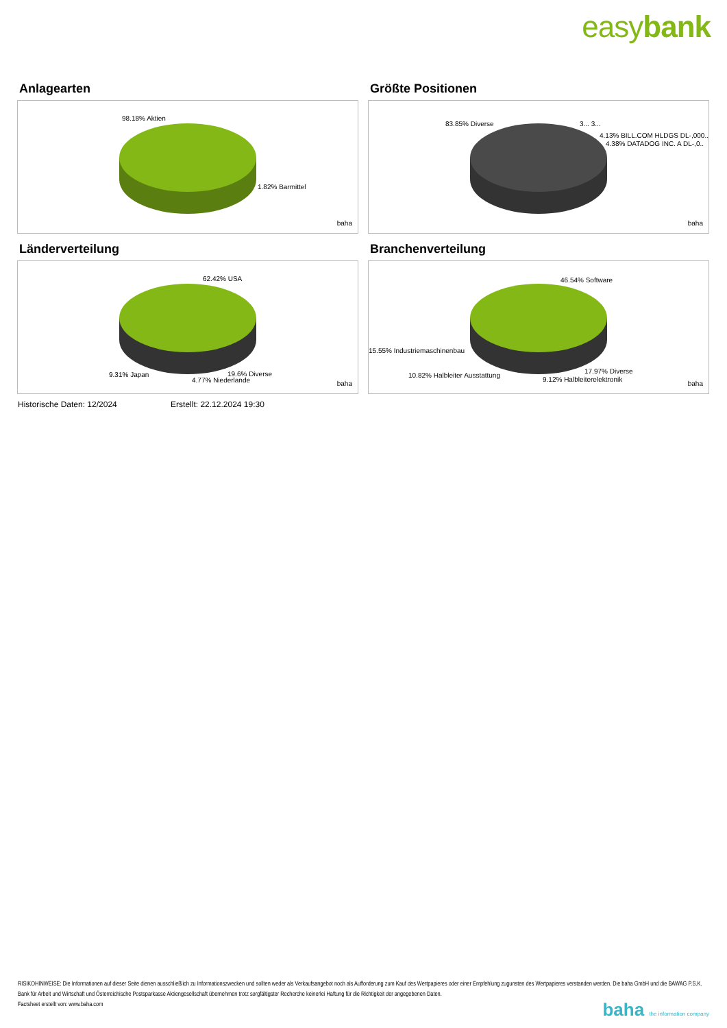easybank
Anlagearten
98.18% Aktien
1.82% Barmittel
baha
Größte Positionen
83.85% Diverse 3... 3...
4.13% BILL.COM HLDGS DL-,000..
4.38% DATADOG INC. A DL-,0..
baha
Länderverteilung
62.42% USA
9.31% Japan 19.6% Diverse
4.77% Niederlande baha
Branchenverteilung
46.54% Software
15.55% Industriemaschinenbau
10.82% Halbleiter Ausstattung
17.97% Diverse
9.12% Halbleiterelektronik
baha
Historische Daten: 12/2024 Erstellt: 22.12.2024 19:30
RISIKOHINWEISE: Die Informationen auf dieser Seite dienen ausschließlich zu Informationszwecken und sollten weder als Verkaufsangebot noch als Aufforderung zum Kauf des Wertpapieres oder einer Empfehlung zugunsten des Wertpapieres verstanden werden. Die baha GmbH und die BAWAG P.S.K. Bank für Arbeit und Wirtschaft und Österreichische Postsparkasse Aktiengesellschaft übernehmen trotz sorgfältigster Recherche keinerlei Haftung für die Richtigkeit der angegebenen Daten.
Factsheet erstellt von: www.baha.com
baha the information company